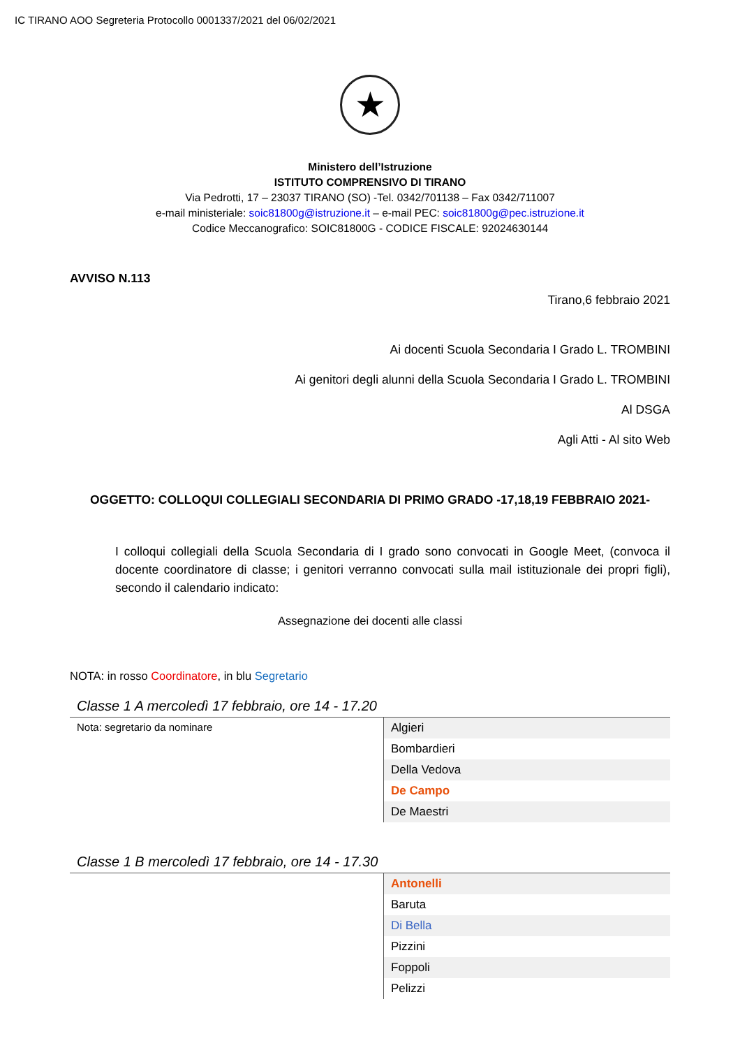IC TIRANO AOO Segreteria Protocollo 0001337/2021 del 06/02/2021
★
Ministero dell’Istruzione
ISTITUTO COMPRENSIVO DI TIRANO
Via Pedrotti, 17 – 23037 TIRANO (SO) -Tel. 0342/701138 – Fax 0342/711007
e-mail ministeriale: soic81800g@istruzione.it – e-mail PEC: soic81800g@pec.istruzione.it
Codice Meccanografico: SOIC81800G - CODICE FISCALE: 92024630144
AVVISO N.113
Tirano,6 febbraio 2021
Ai docenti Scuola Secondaria I Grado L. TROMBINI
Ai genitori degli alunni della Scuola Secondaria I Grado L. TROMBINI
Al DSGA
Agli Atti - Al sito Web
OGGETTO: COLLOQUI COLLEGIALI SECONDARIA DI PRIMO GRADO -17,18,19 FEBBRAIO 2021-
I colloqui collegiali della Scuola Secondaria di I grado sono convocati in Google Meet, (convoca il docente coordinatore di classe; i genitori verranno convocati sulla mail istituzionale dei propri figli), secondo il calendario indicato:
Assegnazione dei docenti alle classi
NOTA: in rosso Coordinatore, in blu Segretario
Classe 1 A mercoledì 17 febbraio, ore 14 - 17.20
| Nota: segretario da nominare | Algieri |
| | Bombardieri |
| | Della Vedova |
| | De Campo |
| | De Maestri |
Classe 1 B mercoledì 17 febbraio, ore 14 - 17.30
| | Antonelli |
| | Baruta |
| | Di Bella |
| | Pizzini |
| | Foppoli |
| | Pelizzi |